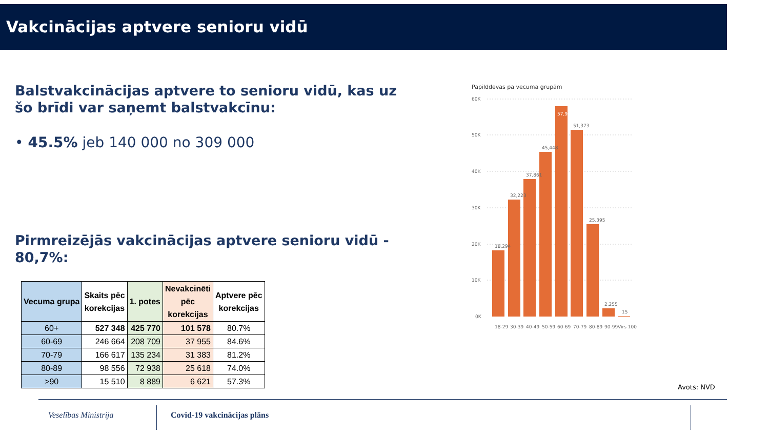Vakcinācijas aptvere senioru vidū
Balstvakcinācijas aptvere to senioru vidū, kas uz šo brīdi var saņemt balstvakcīnu:
• 45.5% jeb 140 000 no 309 000
Pirmreizējās vakcinācijas aptvere senioru vidū - 80,7%:
| Vecuma grupa | Skaits pēc korekcijas | 1. potes | Nevakcinēti pēc korekcijas | Aptvere pēc korekcijas |
| --- | --- | --- | --- | --- |
| 60+ | 527 348 | 425 770 | 101 578 | 80.7% |
| 60-69 | 246 664 | 208 709 | 37 955 | 84.6% |
| 70-79 | 166 617 | 135 234 | 31 383 | 81.2% |
| 80-89 | 98 556 | 72 938 | 25 618 | 74.0% |
| >90 | 15 510 | 8 889 | 6 621 | 57.3% |
Papilddevas pa vecuma grupām
60K
50K
40K
30K
20K
10K
0K
18-29
30-39
40-49
50-59
60-69
70-79
80-89
90-99
Virs 100
18,294
32,223
37,861
45,448
57,928
51,373
25,395
2,255
15
Avots: NVD
Veselības Ministrija Covid-19 vakcinācijas plāns